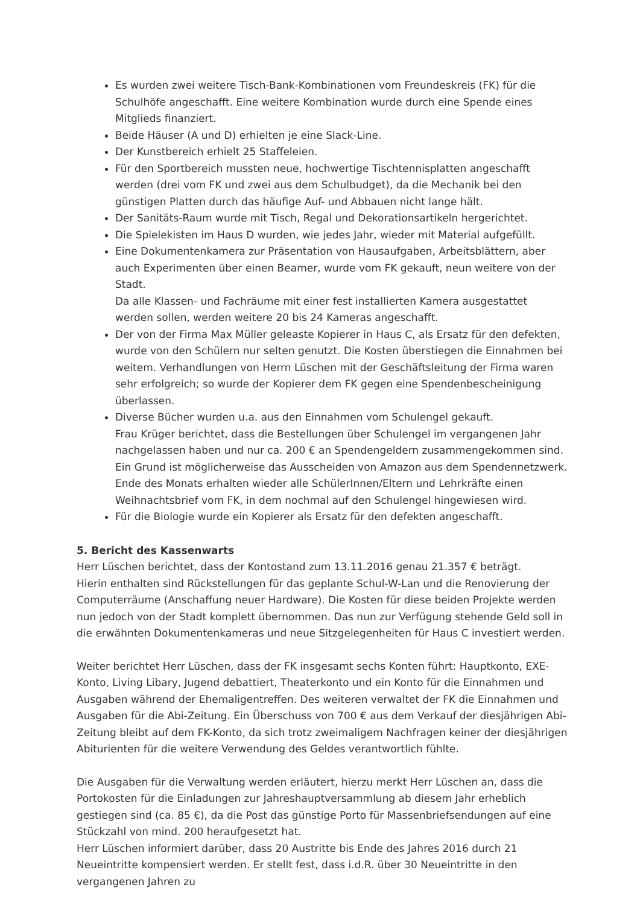Es wurden zwei weitere Tisch-Bank-Kombinationen vom Freundeskreis (FK) für die Schulhöfe angeschafft. Eine weitere Kombination wurde durch eine Spende eines Mitglieds finanziert.
Beide Häuser (A und D) erhielten je eine Slack-Line.
Der Kunstbereich erhielt 25 Staffeleien.
Für den Sportbereich mussten neue, hochwertige Tischtennisplatten angeschafft werden (drei vom FK und zwei aus dem Schulbudget), da die Mechanik bei den günstigen Platten durch das häufige Auf- und Abbauen nicht lange hält.
Der Sanitäts-Raum wurde mit Tisch, Regal und Dekorationsartikeln hergerichtet.
Die Spielekisten im Haus D wurden, wie jedes Jahr, wieder mit Material aufgefüllt.
Eine Dokumentenkamera zur Präsentation von Hausaufgaben, Arbeitsblättern, aber auch Experimenten über einen Beamer, wurde vom FK gekauft, neun weitere von der Stadt.
Da alle Klassen- und Fachräume mit einer fest installierten Kamera ausgestattet werden sollen, werden weitere 20 bis 24 Kameras angeschafft.
Der von der Firma Max Müller geleaste Kopierer in Haus C, als Ersatz für den defekten, wurde von den Schülern nur selten genutzt. Die Kosten überstiegen die Einnahmen bei weitem. Verhandlungen von Herrn Lüschen mit der Geschäftsleitung der Firma waren sehr erfolgreich; so wurde der Kopierer dem FK gegen eine Spendenbescheinigung überlassen.
Diverse Bücher wurden u.a. aus den Einnahmen vom Schulengel gekauft.
Frau Krüger berichtet, dass die Bestellungen über Schulengel im vergangenen Jahr nachgelassen haben und nur ca. 200 € an Spendengeldern zusammengekommen sind.
Ein Grund ist möglicherweise das Ausscheiden von Amazon aus dem Spendennetzwerk.
Ende des Monats erhalten wieder alle SchülerInnen/Eltern und Lehrkräfte einen Weihnachtsbrief vom FK, in dem nochmal auf den Schulengel hingewiesen wird.
Für die Biologie wurde ein Kopierer als Ersatz für den defekten angeschafft.
5. Bericht des Kassenwarts
Herr Lüschen berichtet, dass der Kontostand zum 13.11.2016 genau 21.357 € beträgt.
Hierin enthalten sind Rückstellungen für das geplante Schul-W-Lan und die Renovierung der Computerräume (Anschaffung neuer Hardware). Die Kosten für diese beiden Projekte werden nun jedoch von der Stadt komplett übernommen. Das nun zur Verfügung stehende Geld soll in die erwähnten Dokumentenkameras und neue Sitzgelegenheiten für Haus C investiert werden.
Weiter berichtet Herr Lüschen, dass der FK insgesamt sechs Konten führt: Hauptkonto, EXE- Konto, Living Libary, Jugend debattiert, Theaterkonto und ein Konto für die Einnahmen und Ausgaben während der Ehemaligentreffen. Des weiteren verwaltet der FK die Einnahmen und Ausgaben für die Abi-Zeitung. Ein Überschuss von 700 € aus dem Verkauf der diesjährigen Abi- Zeitung bleibt auf dem FK-Konto, da sich trotz zweimaligem Nachfragen keiner der diesjährigen Abiturienten für die weitere Verwendung des Geldes verantwortlich fühlte.
Die Ausgaben für die Verwaltung werden erläutert, hierzu merkt Herr Lüschen an, dass die Portokosten für die Einladungen zur Jahreshauptversammlung ab diesem Jahr erheblich gestiegen sind (ca. 85 €), da die Post das günstige Porto für Massenbriefsendungen auf eine Stückzahl von mind. 200 heraufgesetzt hat.
Herr Lüschen informiert darüber, dass 20 Austritte bis Ende des Jahres 2016 durch 21 Neueintritte kompensiert werden. Er stellt fest, dass i.d.R. über 30 Neueintritte in den vergangenen Jahren zu